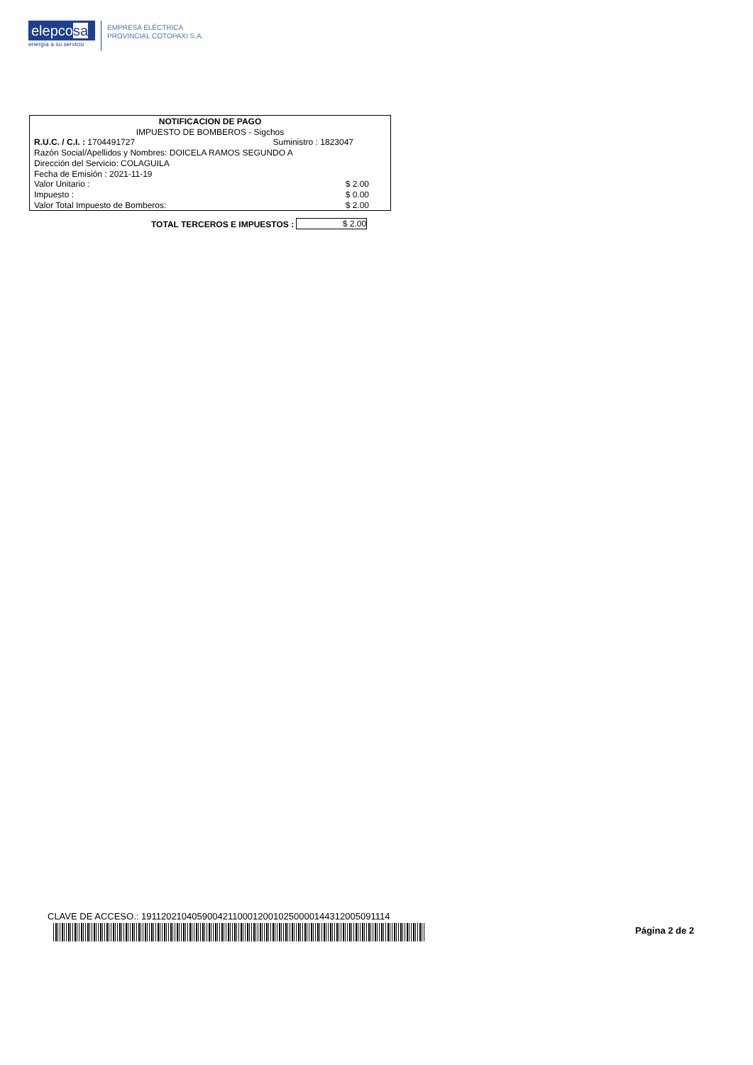elepcosa
energía a su servicio
EMPRESA ELÉCTRICA
PROVINCIAL COTOPAXI S.A.
NOTIFICACION DE PAGO
IMPUESTO DE BOMBEROS - Sigchos
R.U.C. / C.I. : 1704491727 Suministro : 1823047
Razón Social/Apellidos y Nombres: DOICELA RAMOS SEGUNDO A
Dirección del Servicio: COLAGUILA
Fecha de Emisión : 2021-11-19
Valor Unitario : $ 2.00
Impuesto : $ 0.00
Valor Total Impuesto de Bomberos: $ 2.00
TOTAL TERCEROS E IMPUESTOS : $ 2.00
CLAVE DE ACCESO.: 1911202104059004211000120010250000144312005091114
Página 2 de 2